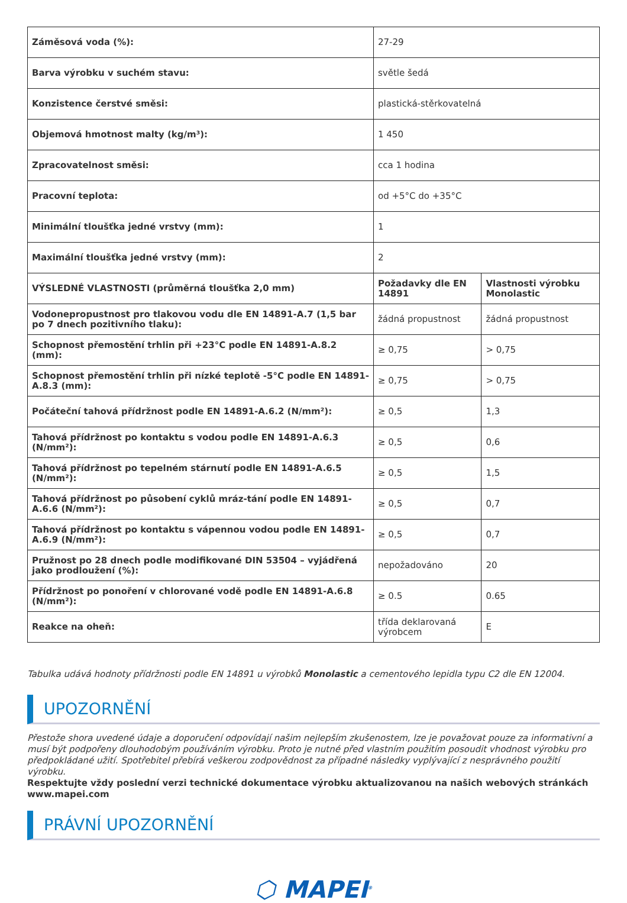| Záměsová voda (%): | 27-29 | |
| Barva výrobku v suchém stavu: | světle šedá | |
| Konzistence čerstvé směsi: | plastická-stěrkovatelná | |
| Objemová hmotnost malty (kg/m³): | 1 450 | |
| Zpracovatelnost směsi: | cca 1 hodina | |
| Pracovní teplota: | od +5°C do +35°C | |
| Minimální tloušťka jedné vrstvy (mm): | 1 | |
| Maximální tloušťka jedné vrstvy (mm): | 2 | |
| VÝSLEDNÉ VLASTNOSTI (průměrná tloušťka 2,0 mm) | Požadavky dle EN 14891 | Vlastnosti výrobku Monolastic |
| Vodonepropustnost pro tlakovou vodu dle EN 14891-A.7 (1,5 bar po 7 dnech pozitivního tlaku): | žádná propustnost | žádná propustnost |
| Schopnost přemostění trhlin při +23°C podle EN 14891-A.8.2 (mm): | ≥ 0,75 | > 0,75 |
| Schopnost přemostění trhlin při nízké teplotě -5°C podle EN 14891-A.8.3 (mm): | ≥ 0,75 | > 0,75 |
| Počáteční tahová přídržnost podle EN 14891-A.6.2 (N/mm²): | ≥ 0,5 | 1,3 |
| Tahová přídržnost po kontaktu s vodou podle EN 14891-A.6.3 (N/mm²): | ≥ 0,5 | 0,6 |
| Tahová přídržnost po tepelném stárnutí podle EN 14891-A.6.5 (N/mm²): | ≥ 0,5 | 1,5 |
| Tahová přídržnost po působení cyklů mráz-tání podle EN 14891-A.6.6 (N/mm²): | ≥ 0,5 | 0,7 |
| Tahová přídržnost po kontaktu s vápennou vodou podle EN 14891-A.6.9 (N/mm²): | ≥ 0,5 | 0,7 |
| Pružnost po 28 dnech podle modifikované DIN 53504 – vyjádřená jako prodloužení (%): | nepožadováno | 20 |
| Přídržnost po ponoření v chlorované vodě podle EN 14891-A.6.8 (N/mm²): | ≥ 0.5 | 0.65 |
| Reakce na oheň: | třída deklarovaná výrobcem | E |
Tabulka udává hodnoty přídržnosti podle EN 14891 u výrobků Monolastic a cementového lepidla typu C2 dle EN 12004.
UPOZORNĚNÍ
Přestože shora uvedené údaje a doporučení odpovídají našim nejlepším zkušenostem, lze je považovat pouze za informativní a musí být podpořeny dlouhodobým používáním výrobku. Proto je nutné před vlastním použitím posoudit vhodnost výrobku pro předpokládané užití. Spotřebitel přebírá veškerou zodpovědnost za případné následky vyplývající z nesprávného použití výrobku.
Respektujte vždy poslední verzi technické dokumentace výrobku aktualizovanou na našich webových stránkách www.mapei.com
PRÁVNÍ UPOZORNĚNÍ
⬡ MAPEI<sup>®</sup>